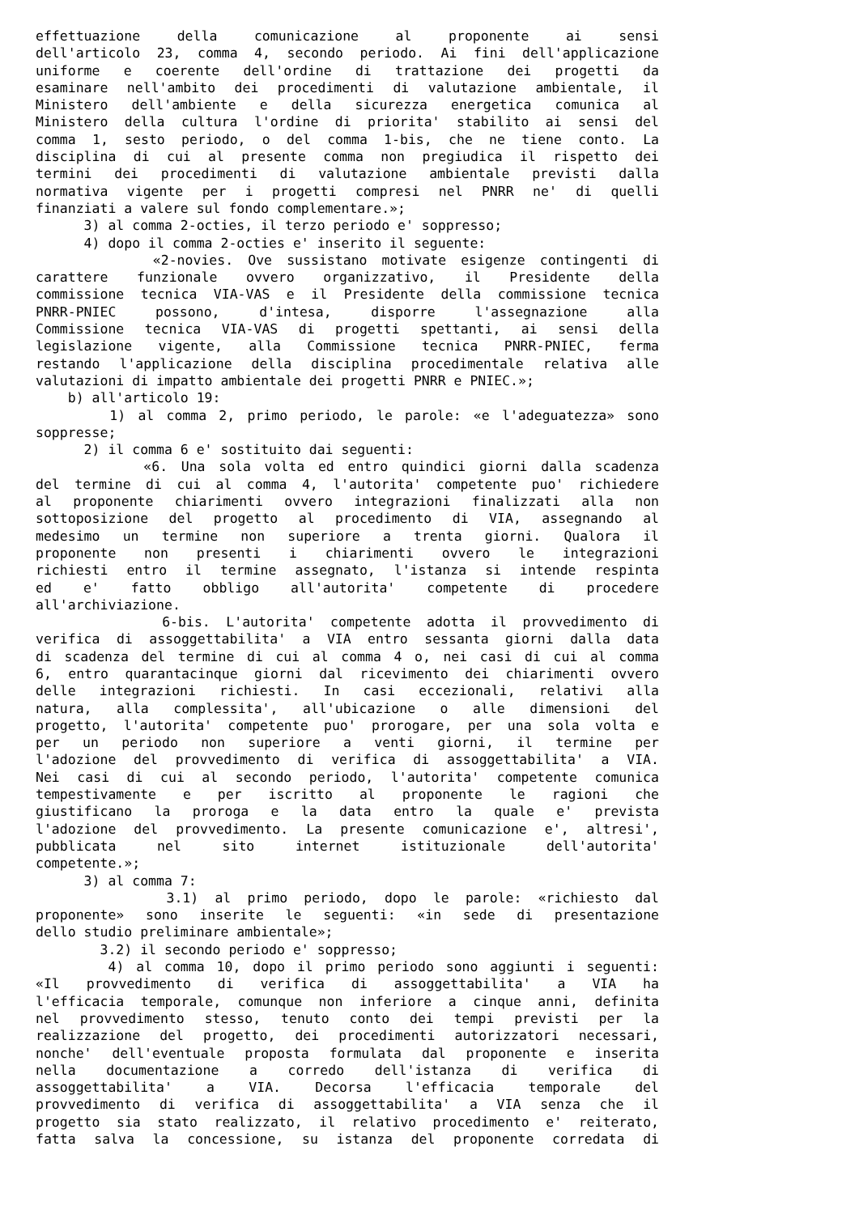effettuazione della comunicazione al proponente ai sensi
dell'articolo 23, comma 4, secondo periodo. Ai fini dell'applicazione
uniforme e coerente dell'ordine di trattazione dei progetti da
esaminare nell'ambito dei procedimenti di valutazione ambientale, il
Ministero dell'ambiente e della sicurezza energetica comunica al
Ministero della cultura l'ordine di priorita' stabilito ai sensi del
comma 1, sesto periodo, o del comma 1-bis, che ne tiene conto. La
disciplina di cui al presente comma non pregiudica il rispetto dei
termini dei procedimenti di valutazione ambientale previsti dalla
normativa vigente per i progetti compresi nel PNRR ne' di quelli
finanziati a valere sul fondo complementare.»;
3) al comma 2-octies, il terzo periodo e' soppresso;
4) dopo il comma 2-octies e' inserito il seguente:
«2-novies. Ove sussistano motivate esigenze contingenti di
carattere funzionale ovvero organizzativo, il Presidente della
commissione tecnica VIA-VAS e il Presidente della commissione tecnica
PNRR-PNIEC possono, d'intesa, disporre l'assegnazione alla
Commissione tecnica VIA-VAS di progetti spettanti, ai sensi della
legislazione vigente, alla Commissione tecnica PNRR-PNIEC, ferma
restando l'applicazione della disciplina procedimentale relativa alle
valutazioni di impatto ambientale dei progetti PNRR e PNIEC.»;
b) all'articolo 19:
1) al comma 2, primo periodo, le parole: «e l'adeguatezza» sono
soppresse;
2) il comma 6 e' sostituito dai seguenti:
«6. Una sola volta ed entro quindici giorni dalla scadenza
del termine di cui al comma 4, l'autorita' competente puo' richiedere
al proponente chiarimenti ovvero integrazioni finalizzati alla non
sottoposizione del progetto al procedimento di VIA, assegnando al
medesimo un termine non superiore a trenta giorni. Qualora il
proponente non presenti i chiarimenti ovvero le integrazioni
richiesti entro il termine assegnato, l'istanza si intende respinta
ed e' fatto obbligo all'autorita' competente di procedere
all'archiviazione.
6-bis. L'autorita' competente adotta il provvedimento di
verifica di assoggettabilita' a VIA entro sessanta giorni dalla data
di scadenza del termine di cui al comma 4 o, nei casi di cui al comma
6, entro quarantacinque giorni dal ricevimento dei chiarimenti ovvero
delle integrazioni richiesti. In casi eccezionali, relativi alla
natura, alla complessita', all'ubicazione o alle dimensioni del
progetto, l'autorita' competente puo' prorogare, per una sola volta e
per un periodo non superiore a venti giorni, il termine per
l'adozione del provvedimento di verifica di assoggettabilita' a VIA.
Nei casi di cui al secondo periodo, l'autorita' competente comunica
tempestivamente e per iscritto al proponente le ragioni che
giustificano la proroga e la data entro la quale e' prevista
l'adozione del provvedimento. La presente comunicazione e', altresi',
pubblicata nel sito internet istituzionale dell'autorita'
competente.»;
3) al comma 7:
3.1) al primo periodo, dopo le parole: «richiesto dal
proponente» sono inserite le seguenti: «in sede di presentazione
dello studio preliminare ambientale»;
3.2) il secondo periodo e' soppresso;
4) al comma 10, dopo il primo periodo sono aggiunti i seguenti:
«Il provvedimento di verifica di assoggettabilita' a VIA ha
l'efficacia temporale, comunque non inferiore a cinque anni, definita
nel provvedimento stesso, tenuto conto dei tempi previsti per la
realizzazione del progetto, dei procedimenti autorizzatori necessari,
nonche' dell'eventuale proposta formulata dal proponente e inserita
nella documentazione a corredo dell'istanza di verifica di
assoggettabilita' a VIA. Decorsa l'efficacia temporale del
provvedimento di verifica di assoggettabilita' a VIA senza che il
progetto sia stato realizzato, il relativo procedimento e' reiterato,
fatta salva la concessione, su istanza del proponente corredata di